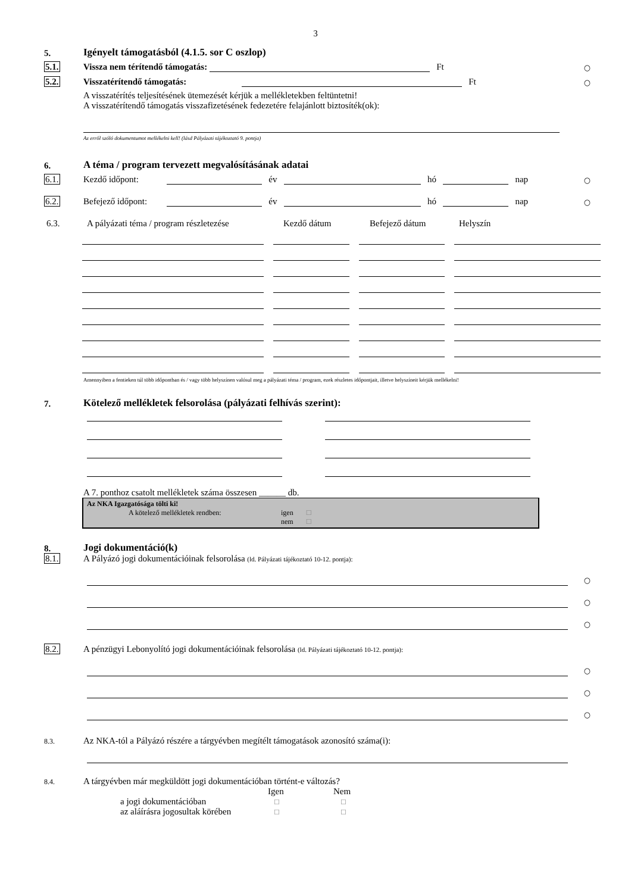3
5.
Igényelt támogatásból (4.1.5. sor C oszlop)
5.1. Vissza nem térítendő támogatás: Ft ○
5.2. Visszatérítendő támogatás: Ft ○
A visszatérítés teljesítésének ütemezését kérjük a mellékletekben feltüntetni!
A visszatérítendő támogatás visszafizetésének fedezetére felajánlott biztosíték(ok):
Az erről szóló dokumentumot mellékelni kell! (lásd Pályázati tájékoztató 9. pontja)
6.
A téma / program tervezett megvalósításának adatai
6.1. Kezdő időpont: év hó nap ○
6.2. Befejező időpont: év hó nap ○
6.3. A pályázati téma / program részletezése Kezdő dátum Befejező dátum Helyszín
Amennyiben a fentieken túl több időpontban és / vagy több helyszínen valósul meg a pályázati téma / program, ezek részletes időpontjait, illetve helyszíneit kérjük mellékelni!
7.
Kötelező mellékletek felsorolása (pályázati felhívás szerint):
A 7. ponthoz csatolt mellékletek száma összesen ______ db.
Az NKA Igazgatósága tölti ki!
A kötelező mellékletek rendben: igen ☐
nem ☐
8.
Jogi dokumentáció(k)
8.1. A Pályázó jogi dokumentációinak felsorolása (ld. Pályázati tájékoztató 10-12. pontja):
○
○
○
8.2. A pénzügyi Lebonyolító jogi dokumentációinak felsorolása (ld. Pályázati tájékoztató 10-12. pontja):
○
○
○
8.3. Az NKA-tól a Pályázó részére a tárgyévben megítélt támogatások azonosító száma(i):
8.4. A tárgyévben már megküldött jogi dokumentációban történt-e változás?
Igen Nem
a jogi dokumentációban ☐ ☐
az aláírásra jogosultak körében ☐ ☐